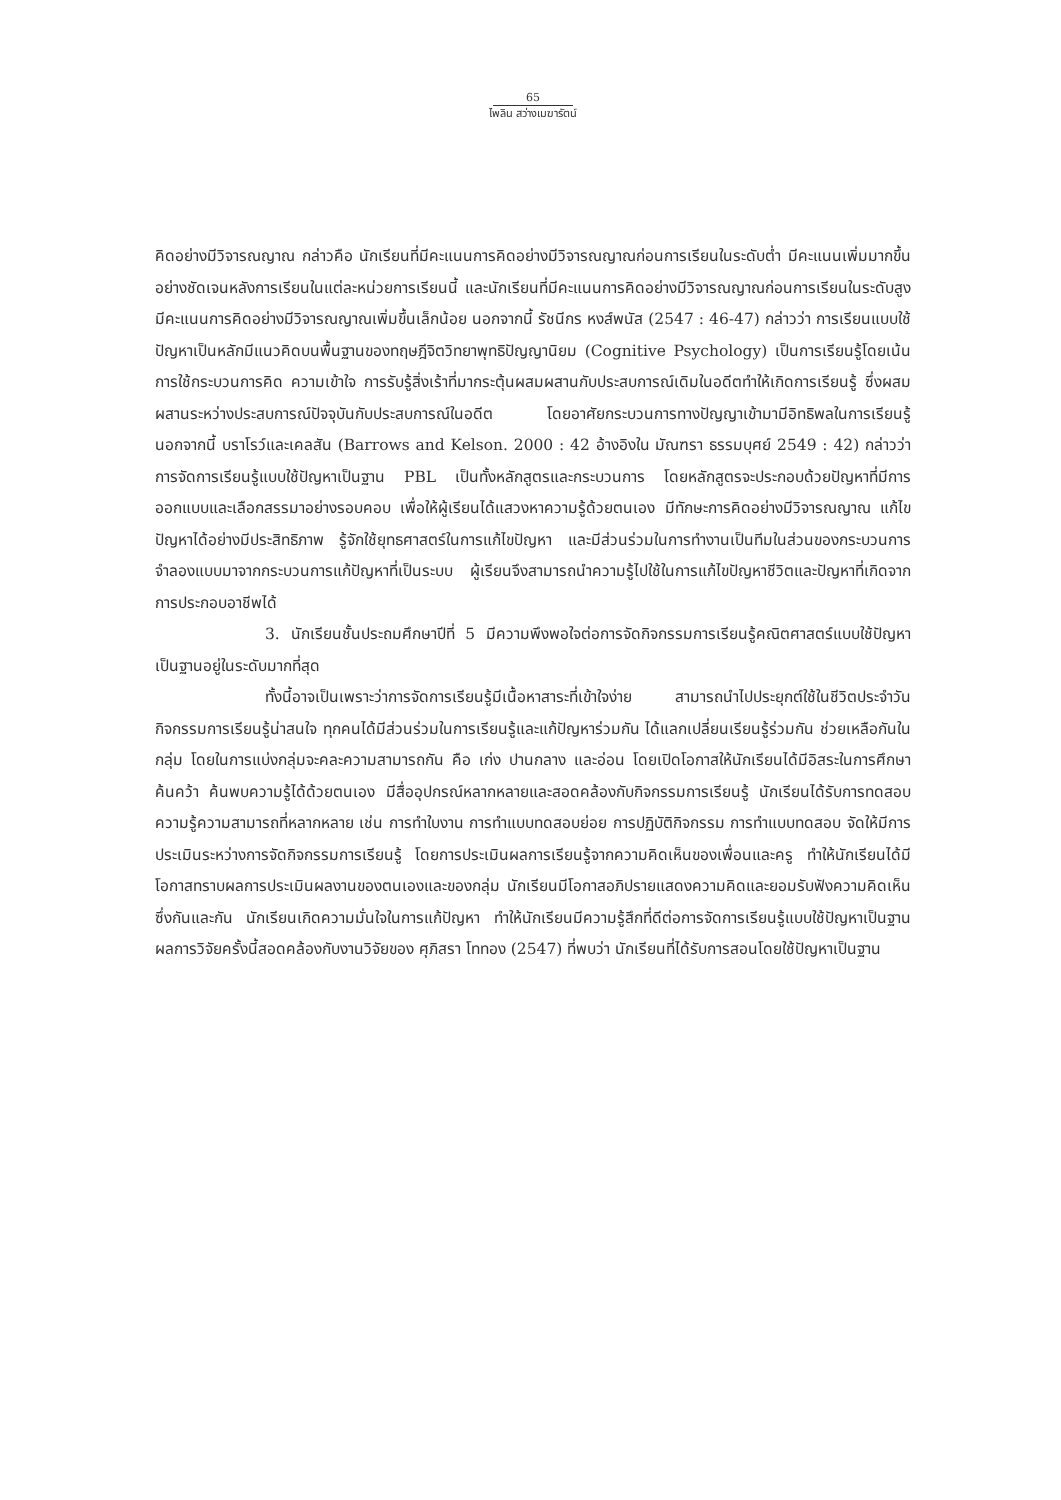65
ไพลิน สว่างเมฆารัตน์
คิดอย่างมีวิจารณญาณ กล่าวคือ นักเรียนที่มีคะแนนการคิดอย่างมีวิจารณญาณก่อนการเรียนในระดับต่ำ มีคะแนนเพิ่มมากขึ้นอย่างชัดเจนหลังการเรียนในแต่ละหน่วยการเรียนนี้ และนักเรียนที่มีคะแนนการคิดอย่างมีวิจารณญาณก่อนการเรียนในระดับสูง มีคะแนนการคิดอย่างมีวิจารณญาณเพิ่มขึ้นเล็กน้อย นอกจากนี้ รัชนีกร หงส์พนัส (2547 : 46-47) กล่าวว่า การเรียนแบบใช้ปัญหาเป็นหลักมีแนวคิดบนพื้นฐานของทฤษฎีจิตวิทยาพุทธิปัญญานิยม (Cognitive Psychology) เป็นการเรียนรู้โดยเน้นการใช้กระบวนการคิด ความเข้าใจ การรับรู้สิ่งเร้าที่มากระตุ้นผสมผสานกับประสบการณ์เดิมในอดีตทำให้เกิดการเรียนรู้ ซึ่งผสมผสานระหว่างประสบการณ์ปัจจุบันกับประสบการณ์ในอดีต โดยอาศัยกระบวนการทางปัญญาเข้ามามีอิทธิพลในการเรียนรู้ นอกจากนี้ บราโรว์และเคลสัน (Barrows and Kelson. 2000 : 42 อ้างอิงใน มัณฑรา ธรรมบุศย์ 2549 : 42) กล่าวว่า การจัดการเรียนรู้แบบใช้ปัญหาเป็นฐาน PBL เป็นทั้งหลักสูตรและกระบวนการ โดยหลักสูตรจะประกอบด้วยปัญหาที่มีการออกแบบและเลือกสรรมาอย่างรอบคอบ เพื่อให้ผู้เรียนได้แสวงหาความรู้ด้วยตนเอง มีทักษะการคิดอย่างมีวิจารณญาณ แก้ไขปัญหาได้อย่างมีประสิทธิภาพ รู้จักใช้ยุทธศาสตร์ในการแก้ไขปัญหา และมีส่วนร่วมในการทำงานเป็นทีมในส่วนของกระบวนการจำลองแบบมาจากกระบวนการแก้ปัญหาที่เป็นระบบ ผู้เรียนจึงสามารถนำความรู้ไปใช้ในการแก้ไขปัญหาชีวิตและปัญหาที่เกิดจากการประกอบอาชีพได้
3. นักเรียนชั้นประถมศึกษาปีที่ 5 มีความพึงพอใจต่อการจัดกิจกรรมการเรียนรู้คณิตศาสตร์แบบใช้ปัญหาเป็นฐานอยู่ในระดับมากที่สุด
ทั้งนี้อาจเป็นเพราะว่าการจัดการเรียนรู้มีเนื้อหาสาระที่เข้าใจง่าย สามารถนำไปประยุกต์ใช้ในชีวิตประจำวัน กิจกรรมการเรียนรู้น่าสนใจ ทุกคนได้มีส่วนร่วมในการเรียนรู้และแก้ปัญหาร่วมกัน ได้แลกเปลี่ยนเรียนรู้ร่วมกัน ช่วยเหลือกันในกลุ่ม โดยในการแบ่งกลุ่มจะคละความสามารถกัน คือ เก่ง ปานกลาง และอ่อน โดยเปิดโอกาสให้นักเรียนได้มีอิสระในการศึกษาค้นคว้า ค้นพบความรู้ได้ด้วยตนเอง มีสื่ออุปกรณ์หลากหลายและสอดคล้องกับกิจกรรมการเรียนรู้ นักเรียนได้รับการทดสอบความรู้ความสามารถที่หลากหลาย เช่น การทำใบงาน การทำแบบทดสอบย่อย การปฏิบัติกิจกรรม การทำแบบทดสอบ จัดให้มีการประเมินระหว่างการจัดกิจกรรมการเรียนรู้ โดยการประเมินผลการเรียนรู้จากความคิดเห็นของเพื่อนและครู ทำให้นักเรียนได้มีโอกาสทราบผลการประเมินผลงานของตนเองและของกลุ่ม นักเรียนมีโอกาสอภิปรายแสดงความคิดและยอมรับฟังความคิดเห็นซึ่งกันและกัน นักเรียนเกิดความมั่นใจในการแก้ปัญหา ทำให้นักเรียนมีความรู้สึกที่ดีต่อการจัดการเรียนรู้แบบใช้ปัญหาเป็นฐาน ผลการวิจัยครั้งนี้สอดคล้องกับงานวิจัยของ ศุภิสรา โททอง (2547) ที่พบว่า นักเรียนที่ได้รับการสอนโดยใช้ปัญหาเป็นฐาน